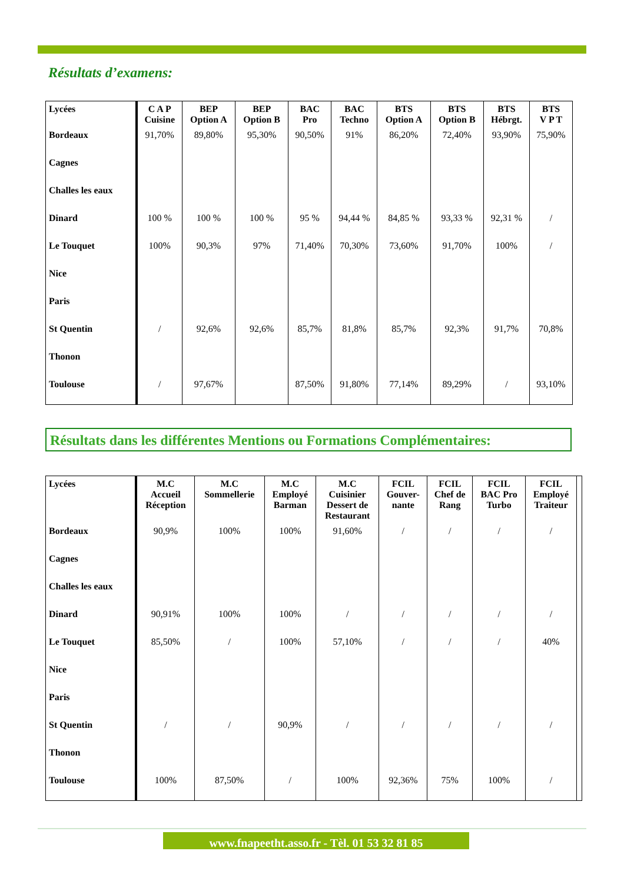Résultats d’examens:
| Lycées | C A P Cuisine | BEP Option A | BEP Option B | BAC Pro | BAC Techno | BTS Option A | BTS Option B | BTS Hébrgt. | BTS V P T |
| --- | --- | --- | --- | --- | --- | --- | --- | --- | --- |
| Bordeaux | 91,70% | 89,80% | 95,30% | 90,50% | 91% | 86,20% | 72,40% | 93,90% | 75,90% |
| Cagnes | | | | | | | | | |
| Challes les eaux | | | | | | | | | |
| Dinard | 100 % | 100 % | 100 % | 95 % | 94,44 % | 84,85 % | 93,33 % | 92,31 % | / |
| Le Touquet | 100% | 90,3% | 97% | 71,40% | 70,30% | 73,60% | 91,70% | 100% | / |
| Nice | | | | | | | | | |
| Paris | | | | | | | | | |
| St Quentin | / | 92,6% | 92,6% | 85,7% | 81,8% | 85,7% | 92,3% | 91,7% | 70,8% |
| Thonon | | | | | | | | | |
| Toulouse | / | 97,67% | | 87,50% | 91,80% | 77,14% | 89,29% | / | 93,10% |
Résultats dans les différentes Mentions ou Formations Complémentaires:
| Lycées | M.C Accueil Réception | M.C Sommellerie | M.C Employé Barman | M.C Cuisinier Dessert de Restaurant | FCIL Gouver- nante | FCIL Chef de Rang | FCIL BAC Pro Turbo | FCIL Employé Traiteur | |
| --- | --- | --- | --- | --- | --- | --- | --- | --- | --- |
| Bordeaux | 90,9% | 100% | 100% | 91,60% | / | / | / | / | |
| Cagnes | | | | | | | | | |
| Challes les eaux | | | | | | | | | |
| Dinard | 90,91% | 100% | 100% | / | / | / | / | / | |
| Le Touquet | 85,50% | / | 100% | 57,10% | / | / | / | 40% | |
| Nice | | | | | | | | | |
| Paris | | | | | | | | | |
| St Quentin | / | / | 90,9% | / | / | / | / | / | |
| Thonon | | | | | | | | | |
| Toulouse | 100% | 87,50% | / | 100% | 92,36% | 75% | 100% | / | |
www.fnapeetht.asso.fr - Tèl. 01 53 32 81 85